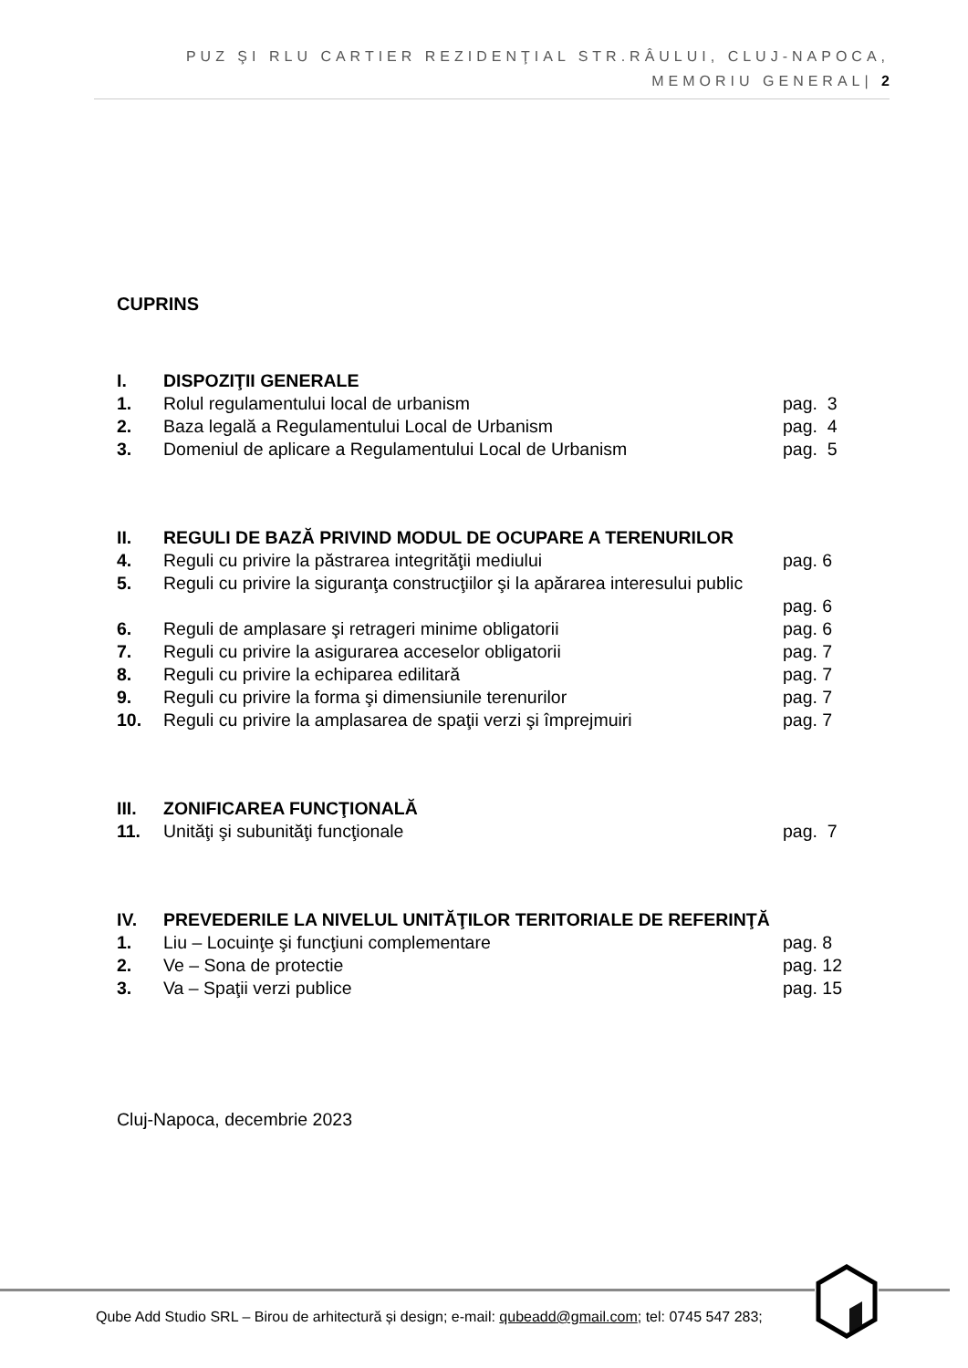PUZ ŞI RLU CARTIER REZIDENŢIAL STR.RÂULUI, CLUJ-NAPOCA,
MEMORIU GENERAL| 2
CUPRINS
| I. | DISPOZIŢII GENERALE | |
| 1. | Rolul regulamentului local de urbanism | pag. 3 |
| 2. | Baza legală a Regulamentului Local de Urbanism | pag. 4 |
| 3. | Domeniul de aplicare a Regulamentului Local de Urbanism | pag. 5 |
| II. | REGULI DE BAZĂ PRIVIND MODUL DE OCUPARE A TERENURILOR | |
| 4. | Reguli cu privire la păstrarea integrităţii mediului | pag. 6 |
| 5. | Reguli cu privire la siguranţa construcţiilor şi la apărarea interesului public | |
| | | pag. 6 |
| 6. | Reguli de amplasare şi retrageri minime obligatorii | pag. 6 |
| 7. | Reguli cu privire la asigurarea acceselor obligatorii | pag. 7 |
| 8. | Reguli cu privire la echiparea edilitară | pag. 7 |
| 9. | Reguli cu privire la forma şi dimensiunile terenurilor | pag. 7 |
| 10. | Reguli cu privire la amplasarea de spaţii verzi şi împrejmuiri | pag. 7 |
| III. | ZONIFICAREA FUNCŢIONALĂ | |
| 11. | Unităţi şi subunităţi funcţionale | pag. 7 |
| IV. | PREVEDERILE LA NIVELUL UNITĂŢILOR TERITORIALE DE REFERINŢĂ | |
| 1. | Liu – Locuinţe şi funcţiuni complementare | pag. 8 |
| 2. | Ve – Sona de protectie | pag. 12 |
| 3. | Va – Spaţii verzi publice | pag. 15 |
Cluj-Napoca, decembrie 2023
Qube Add Studio SRL – Birou de arhitectură și design; e-mail: qubeadd@gmail.com; tel: 0745 547 283;